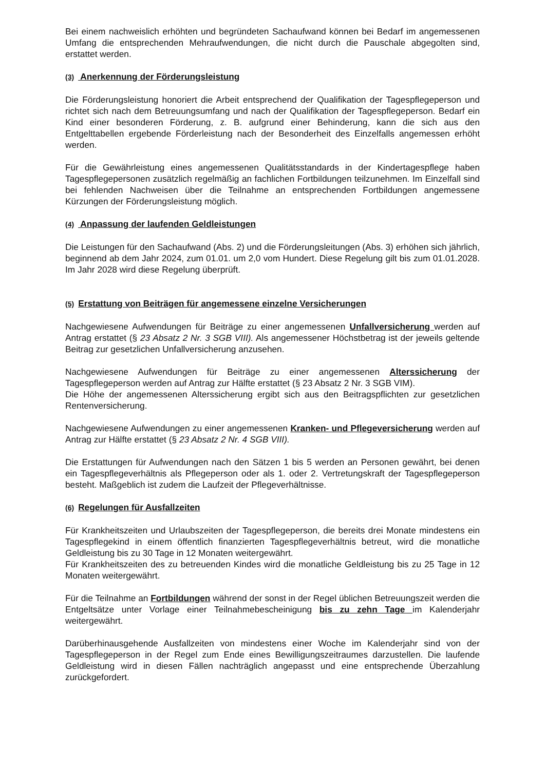Bei einem nachweislich erhöhten und begründeten Sachaufwand können bei Bedarf im angemessenen Umfang die entsprechenden Mehraufwendungen, die nicht durch die Pauschale abgegolten sind, erstattet werden.
(3) Anerkennung der Förderungsleistung
Die Förderungsleistung honoriert die Arbeit entsprechend der Qualifikation der Tagespflegeperson und richtet sich nach dem Betreuungsumfang und nach der Qualifikation der Tagespflegeperson. Bedarf ein Kind einer besonderen Förderung, z. B. aufgrund einer Behinderung, kann die sich aus den Entgelttabellen ergebende Förderleistung nach der Besonderheit des Einzelfalls angemessen erhöht werden.
Für die Gewährleistung eines angemessenen Qualitätsstandards in der Kindertagespflege haben Tagespflegepersonen zusätzlich regelmäßig an fachlichen Fortbildungen teilzunehmen. Im Einzelfall sind bei fehlenden Nachweisen über die Teilnahme an entsprechenden Fortbildungen angemessene Kürzungen der Förderungsleistung möglich.
(4) Anpassung der laufenden Geldleistungen
Die Leistungen für den Sachaufwand (Abs. 2) und die Förderungsleitungen (Abs. 3) erhöhen sich jährlich, beginnend ab dem Jahr 2024, zum 01.01. um 2,0 vom Hundert. Diese Regelung gilt bis zum 01.01.2028. Im Jahr 2028 wird diese Regelung überprüft.
(5) Erstattung von Beiträgen für angemessene einzelne Versicherungen
Nachgewiesene Aufwendungen für Beiträge zu einer angemessenen Unfallversicherung werden auf Antrag erstattet (§ 23 Absatz 2 Nr. 3 SGB VIII). Als angemessener Höchstbetrag ist der jeweils geltende Beitrag zur gesetzlichen Unfallversicherung anzusehen.
Nachgewiesene Aufwendungen für Beiträge zu einer angemessenen Alterssicherung der Tagespflegeperson werden auf Antrag zur Hälfte erstattet (§ 23 Absatz 2 Nr. 3 SGB VIM).
Die Höhe der angemessenen Alterssicherung ergibt sich aus den Beitragspflichten zur gesetzlichen Rentenversicherung.
Nachgewiesene Aufwendungen zu einer angemessenen Kranken- und Pflegeversicherung werden auf Antrag zur Hälfte erstattet (§ 23 Absatz 2 Nr. 4 SGB VIII).
Die Erstattungen für Aufwendungen nach den Sätzen 1 bis 5 werden an Personen gewährt, bei denen ein Tagespflegeverhältnis als Pflegeperson oder als 1. oder 2. Vertretungskraft der Tagespflegeperson besteht. Maßgeblich ist zudem die Laufzeit der Pflegeverhältnisse.
(6) Regelungen für Ausfallzeiten
Für Krankheitszeiten und Urlaubszeiten der Tagespflegeperson, die bereits drei Monate mindestens ein Tagespflegekind in einem öffentlich finanzierten Tagespflegeverhältnis betreut, wird die monatliche Geldleistung bis zu 30 Tage in 12 Monaten weitergewährt.
Für Krankheitszeiten des zu betreuenden Kindes wird die monatliche Geldleistung bis zu 25 Tage in 12 Monaten weitergewährt.
Für die Teilnahme an Fortbildungen während der sonst in der Regel üblichen Betreuungszeit werden die Entgeltsätze unter Vorlage einer Teilnahmebescheinigung bis zu zehn Tage im Kalenderjahr weitergewährt.
Darüberhinausgehende Ausfallzeiten von mindestens einer Woche im Kalenderjahr sind von der Tagespflegeperson in der Regel zum Ende eines Bewilligungszeitraumes darzustellen. Die laufende Geldleistung wird in diesen Fällen nachträglich angepasst und eine entsprechende Überzahlung zurückgefordert.